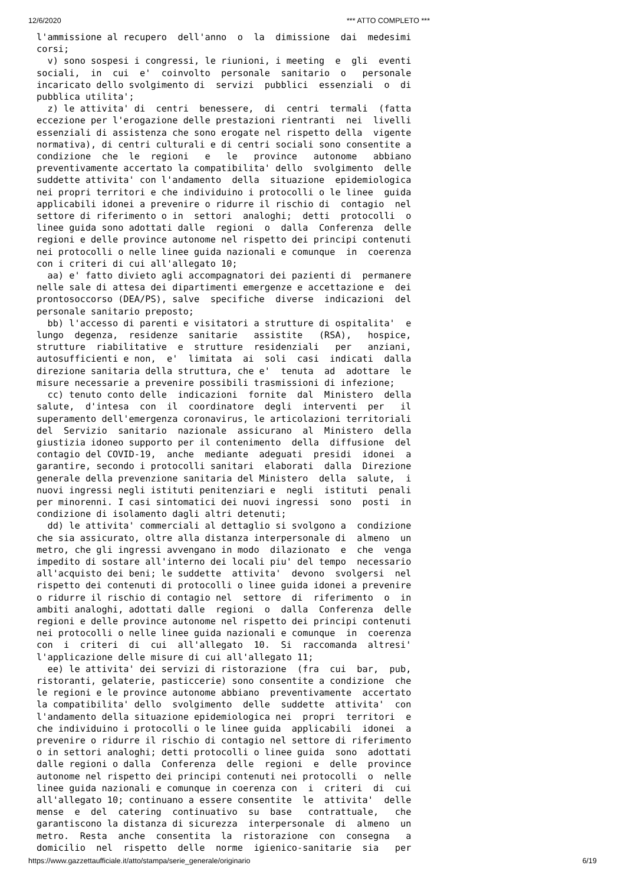12/6/2020 *** ATTO COMPLETO ***
l'ammissione al recupero  dell'anno  o  la  dimissione  dai  medesimi
corsi;
  v) sono sospesi i congressi, le riunioni, i meeting  e  gli  eventi
sociali,  in  cui  e'  coinvolto  personale  sanitario  o   personale
incaricato dello svolgimento di  servizi  pubblici  essenziali  o  di
pubblica utilita';
  z) le attivita' di  centri  benessere,  di  centri  termali  (fatta
eccezione per l'erogazione delle prestazioni rientranti  nei  livelli
essenziali di assistenza che sono erogate nel rispetto della  vigente
normativa), di centri culturali e di centri sociali sono consentite a
condizione  che  le  regioni   e   le   province   autonome   abbiano
preventivamente accertato la compatibilita' dello  svolgimento  delle
suddette attivita' con l'andamento  della  situazione  epidemiologica
nei propri territori e che individuino i protocolli o le linee  guida
applicabili idonei a prevenire o ridurre il rischio di  contagio  nel
settore di riferimento o in  settori  analoghi;  detti  protocolli  o
linee guida sono adottati dalle  regioni  o  dalla  Conferenza  delle
regioni e delle province autonome nel rispetto dei principi contenuti
nei protocolli o nelle linee guida nazionali e comunque  in  coerenza
con i criteri di cui all'allegato 10;
  aa) e' fatto divieto agli accompagnatori dei pazienti di  permanere
nelle sale di attesa dei dipartimenti emergenze e accettazione e  dei
prontosoccorso (DEA/PS), salve  specifiche  diverse  indicazioni  del
personale sanitario preposto;
  bb) l'accesso di parenti e visitatori a strutture di ospitalita'  e
lungo  degenza,  residenze  sanitarie   assistite   (RSA),   hospice,
strutture  riabilitative  e  strutture  residenziali   per   anziani,
autosufficienti e non,  e'  limitata  ai  soli  casi  indicati  dalla
direzione sanitaria della struttura, che e'  tenuta  ad  adottare  le
misure necessarie a prevenire possibili trasmissioni di infezione;
  cc) tenuto conto delle  indicazioni  fornite  dal  Ministero  della
salute,  d'intesa  con  il  coordinatore  degli  interventi  per   il
superamento dell'emergenza coronavirus, le articolazioni territoriali
del  Servizio  sanitario  nazionale  assicurano  al  Ministero  della
giustizia idoneo supporto per il contenimento  della  diffusione  del
contagio del COVID-19,  anche  mediante  adeguati  presidi  idonei  a
garantire, secondo i protocolli sanitari  elaborati  dalla  Direzione
generale della prevenzione sanitaria del Ministero  della  salute,  i
nuovi ingressi negli istituti penitenziari e  negli  istituti  penali
per minorenni. I casi sintomatici dei nuovi ingressi  sono  posti  in
condizione di isolamento dagli altri detenuti;
  dd) le attivita' commerciali al dettaglio si svolgono a  condizione
che sia assicurato, oltre alla distanza interpersonale di  almeno  un
metro, che gli ingressi avvengano in modo  dilazionato  e  che  venga
impedito di sostare all'interno dei locali piu' del tempo  necessario
all'acquisto dei beni; le suddette  attivita'  devono  svolgersi  nel
rispetto dei contenuti di protocolli o linee guida idonei a prevenire
o ridurre il rischio di contagio nel  settore  di  riferimento  o  in
ambiti analoghi, adottati dalle  regioni  o  dalla  Conferenza  delle
regioni e delle province autonome nel rispetto dei principi contenuti
nei protocolli o nelle linee guida nazionali e comunque  in  coerenza
con  i  criteri  di  cui  all'allegato  10.  Si  raccomanda  altresi'
l'applicazione delle misure di cui all'allegato 11;
  ee) le attivita' dei servizi di ristorazione  (fra  cui  bar,  pub,
ristoranti, gelaterie, pasticcerie) sono consentite a condizione  che
le regioni e le province autonome abbiano  preventivamente  accertato
la compatibilita' dello  svolgimento  delle  suddette  attivita'  con
l'andamento della situazione epidemiologica nei  propri  territori  e
che individuino i protocolli o le linee guida  applicabili  idonei  a
prevenire o ridurre il rischio di contagio nel settore di riferimento
o in settori analoghi; detti protocolli o linee guida  sono  adottati
dalle regioni o dalla  Conferenza  delle  regioni  e  delle  province
autonome nel rispetto dei principi contenuti nei protocolli  o  nelle
linee guida nazionali e comunque in coerenza con  i  criteri  di  cui
all'allegato 10; continuano a essere consentite  le  attivita'  delle
mense  e  del  catering  continuativo  su  base   contrattuale,   che
garantiscono la distanza di sicurezza  interpersonale  di  almeno  un
metro.  Resta  anche  consentita  la  ristorazione  con  consegna   a
domicilio  nel  rispetto  delle  norme  igienico-sanitarie  sia   per
https://www.gazzettaufficiale.it/atto/stampa/serie_generale/originario 6/19